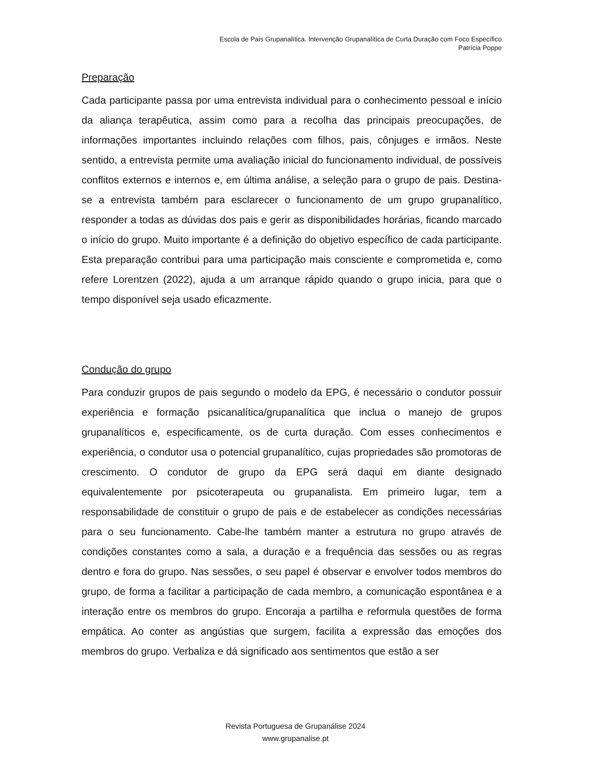Escola de Pais Grupanalítica. Intervenção Grupanalítica de Curta Duração com Foco Específico
Patrícia Poppe
Preparação
Cada participante passa por uma entrevista individual para o conhecimento pessoal e início da aliança terapêutica, assim como para a recolha das principais preocupações, de informações importantes incluindo relações com filhos, pais, cônjuges e irmãos. Neste sentido, a entrevista permite uma avaliação inicial do funcionamento individual, de possíveis conflitos externos e internos e, em última análise, a seleção para o grupo de pais. Destina-se a entrevista também para esclarecer o funcionamento de um grupo grupanalítico, responder a todas as dúvidas dos pais e gerir as disponibilidades horárias, ficando marcado o início do grupo. Muito importante é a definição do objetivo específico de cada participante. Esta preparação contribui para uma participação mais consciente e comprometida e, como refere Lorentzen (2022), ajuda a um arranque rápido quando o grupo inicia, para que o tempo disponível seja usado eficazmente.
Condução do grupo
Para conduzir grupos de pais segundo o modelo da EPG, é necessário o condutor possuir experiência e formação psicanalítica/grupanalítica que inclua o manejo de grupos grupanalíticos e, especificamente, os de curta duração. Com esses conhecimentos e experiência, o condutor usa o potencial grupanalítico, cujas propriedades são promotoras de crescimento. O condutor de grupo da EPG será daqui em diante designado equivalentemente por psicoterapeuta ou grupanalista. Em primeiro lugar, tem a responsabilidade de constituir o grupo de pais e de estabelecer as condições necessárias para o seu funcionamento. Cabe-lhe também manter a estrutura no grupo através de condições constantes como a sala, a duração e a frequência das sessões ou as regras dentro e fora do grupo. Nas sessões, o seu papel é observar e envolver todos membros do grupo, de forma a facilitar a participação de cada membro, a comunicação espontânea e a interação entre os membros do grupo. Encoraja a partilha e reformula questões de forma empática. Ao conter as angústias que surgem, facilita a expressão das emoções dos membros do grupo. Verbaliza e dá significado aos sentimentos que estão a ser
Revista Portuguesa de Grupanálise 2024
www.grupanalise.pt